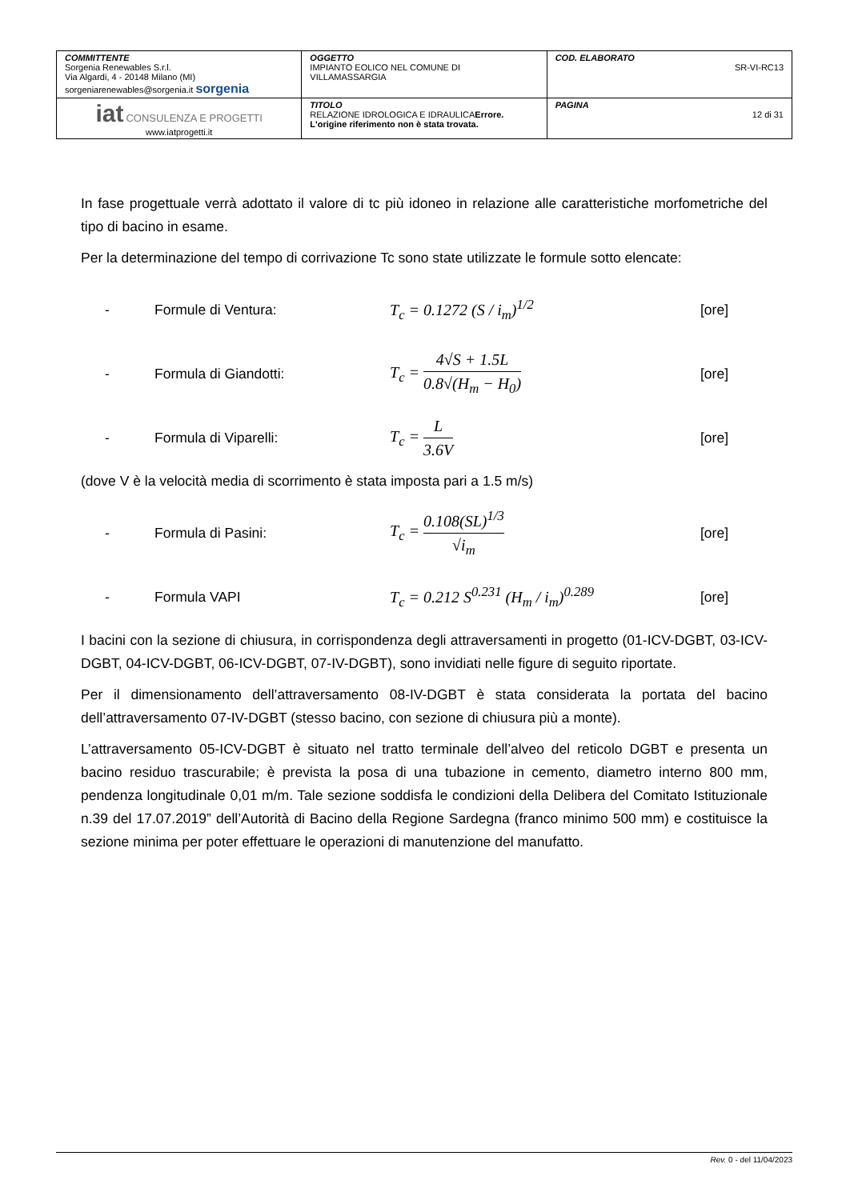| COMMITTENTE Sorgenia Renewables S.r.l. Via Algardi, 4 - 20148 Milano (MI) sorgeniarenewables@sorgenia.it sorgenia | OGGETTO IMPIANTO EOLICO NEL COMUNE DI VILLAMASSARGIA | COD. ELABORATO SR-VI-RC13 |
| iat CONSULENZA E PROGETTI www.iatprogetti.it | TITOLO RELAZIONE IDROLOGICA E IDRAULICA Errore. L'origine riferimento non è stata trovata. | PAGINA 12 di 31 |
In fase progettuale verrà adottato il valore di tc più idoneo in relazione alle caratteristiche morfometriche del tipo di bacino in esame.
Per la determinazione del tempo di corrivazione Tc sono state utilizzate le formule sotto elencate:
- Formule di Ventura: T<sub>c</sub> = 0.1272 (S / i<sub>m</sub>)<sup>1/2</sup> [ore]
- Formula di Giandotti: T<sub>c</sub> = 4√S + 1.5L 0.8√(H<sub>m</sub> − H<sub>0</sub>) [ore]
- Formula di Viparelli: T<sub>c</sub> = L 3.6V [ore]
(dove V è la velocità media di scorrimento è stata imposta pari a 1.5 m/s)
- Formula di Pasini: T<sub>c</sub> = 0.108(SL)<sup>1/3</sup> √i<sub>m</sub> [ore]
- Formula VAPI T<sub>c</sub> = 0.212 S<sup>0.231</sup> (H<sub>m</sub> / i<sub>m</sub>)<sup>0.289</sup> [ore]
I bacini con la sezione di chiusura, in corrispondenza degli attraversamenti in progetto (01-ICV-DGBT, 03-ICV-DGBT, 04-ICV-DGBT, 06-ICV-DGBT, 07-IV-DGBT), sono invidiati nelle figure di seguito riportate.
Per il dimensionamento dell’attraversamento 08-IV-DGBT è stata considerata la portata del bacino dell’attraversamento 07-IV-DGBT (stesso bacino, con sezione di chiusura più a monte).
L’attraversamento 05-ICV-DGBT è situato nel tratto terminale dell’alveo del reticolo DGBT e presenta un bacino residuo trascurabile; è prevista la posa di una tubazione in cemento, diametro interno 800 mm, pendenza longitudinale 0,01 m/m. Tale sezione soddisfa le condizioni della Delibera del Comitato Istituzionale n.39 del 17.07.2019” dell’Autorità di Bacino della Regione Sardegna (franco minimo 500 mm) e costituisce la sezione minima per poter effettuare le operazioni di manutenzione del manufatto.
Rev. 0 - del 11/04/2023